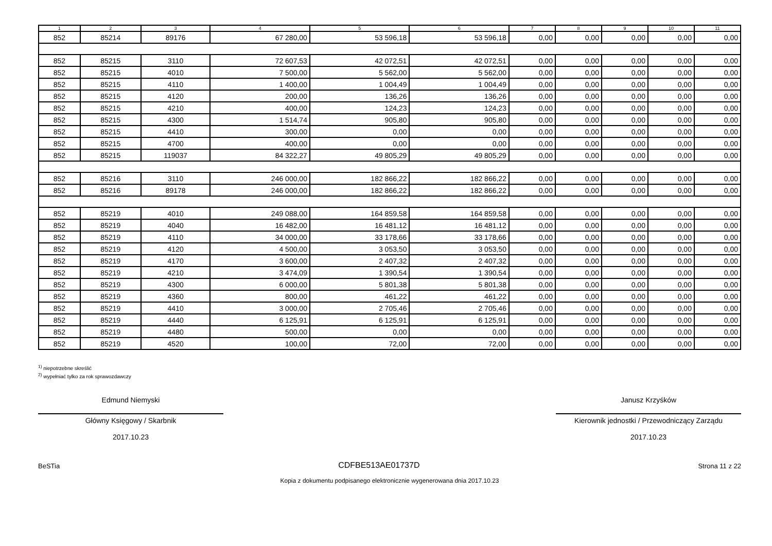| 1 | 2 | 3 | 4 | 5 | 6 | 7 | 8 | 9 | 10 | 11 |
| --- | --- | --- | --- | --- | --- | --- | --- | --- | --- | --- |
| 852 | 85214 | 89176 | 67 280,00 | 53 596,18 | 53 596,18 | 0,00 | 0,00 | 0,00 | 0,00 | 0,00 |
| 852 | 85215 | 3110 | 72 607,53 | 42 072,51 | 42 072,51 | 0,00 | 0,00 | 0,00 | 0,00 | 0,00 |
| 852 | 85215 | 4010 | 7 500,00 | 5 562,00 | 5 562,00 | 0,00 | 0,00 | 0,00 | 0,00 | 0,00 |
| 852 | 85215 | 4110 | 1 400,00 | 1 004,49 | 1 004,49 | 0,00 | 0,00 | 0,00 | 0,00 | 0,00 |
| 852 | 85215 | 4120 | 200,00 | 136,26 | 136,26 | 0,00 | 0,00 | 0,00 | 0,00 | 0,00 |
| 852 | 85215 | 4210 | 400,00 | 124,23 | 124,23 | 0,00 | 0,00 | 0,00 | 0,00 | 0,00 |
| 852 | 85215 | 4300 | 1 514,74 | 905,80 | 905,80 | 0,00 | 0,00 | 0,00 | 0,00 | 0,00 |
| 852 | 85215 | 4410 | 300,00 | 0,00 | 0,00 | 0,00 | 0,00 | 0,00 | 0,00 | 0,00 |
| 852 | 85215 | 4700 | 400,00 | 0,00 | 0,00 | 0,00 | 0,00 | 0,00 | 0,00 | 0,00 |
| 852 | 85215 | 119037 | 84 322,27 | 49 805,29 | 49 805,29 | 0,00 | 0,00 | 0,00 | 0,00 | 0,00 |
| 852 | 85216 | 3110 | 246 000,00 | 182 866,22 | 182 866,22 | 0,00 | 0,00 | 0,00 | 0,00 | 0,00 |
| 852 | 85216 | 89178 | 246 000,00 | 182 866,22 | 182 866,22 | 0,00 | 0,00 | 0,00 | 0,00 | 0,00 |
| 852 | 85219 | 4010 | 249 088,00 | 164 859,58 | 164 859,58 | 0,00 | 0,00 | 0,00 | 0,00 | 0,00 |
| 852 | 85219 | 4040 | 16 482,00 | 16 481,12 | 16 481,12 | 0,00 | 0,00 | 0,00 | 0,00 | 0,00 |
| 852 | 85219 | 4110 | 34 000,00 | 33 178,66 | 33 178,66 | 0,00 | 0,00 | 0,00 | 0,00 | 0,00 |
| 852 | 85219 | 4120 | 4 500,00 | 3 053,50 | 3 053,50 | 0,00 | 0,00 | 0,00 | 0,00 | 0,00 |
| 852 | 85219 | 4170 | 3 600,00 | 2 407,32 | 2 407,32 | 0,00 | 0,00 | 0,00 | 0,00 | 0,00 |
| 852 | 85219 | 4210 | 3 474,09 | 1 390,54 | 1 390,54 | 0,00 | 0,00 | 0,00 | 0,00 | 0,00 |
| 852 | 85219 | 4300 | 6 000,00 | 5 801,38 | 5 801,38 | 0,00 | 0,00 | 0,00 | 0,00 | 0,00 |
| 852 | 85219 | 4360 | 800,00 | 461,22 | 461,22 | 0,00 | 0,00 | 0,00 | 0,00 | 0,00 |
| 852 | 85219 | 4410 | 3 000,00 | 2 705,46 | 2 705,46 | 0,00 | 0,00 | 0,00 | 0,00 | 0,00 |
| 852 | 85219 | 4440 | 6 125,91 | 6 125,91 | 6 125,91 | 0,00 | 0,00 | 0,00 | 0,00 | 0,00 |
| 852 | 85219 | 4480 | 500,00 | 0,00 | 0,00 | 0,00 | 0,00 | 0,00 | 0,00 | 0,00 |
| 852 | 85219 | 4520 | 100,00 | 72,00 | 72,00 | 0,00 | 0,00 | 0,00 | 0,00 | 0,00 |
<sup>1)</sup> niepotrzebne skreślić
<sup>2)</sup> wypełniać tylko za rok sprawozdawczy
Edmund Niemyski
Główny Księgowy / Skarbnik
2017.10.23
Janusz Krzyśków
Kierownik jednostki / Przewodniczący Zarządu
2017.10.23
BeSTia CDFBE513AE01737D Strona 11 z 22
Kopia z dokumentu podpisanego elektronicznie wygenerowana dnia 2017.10.23